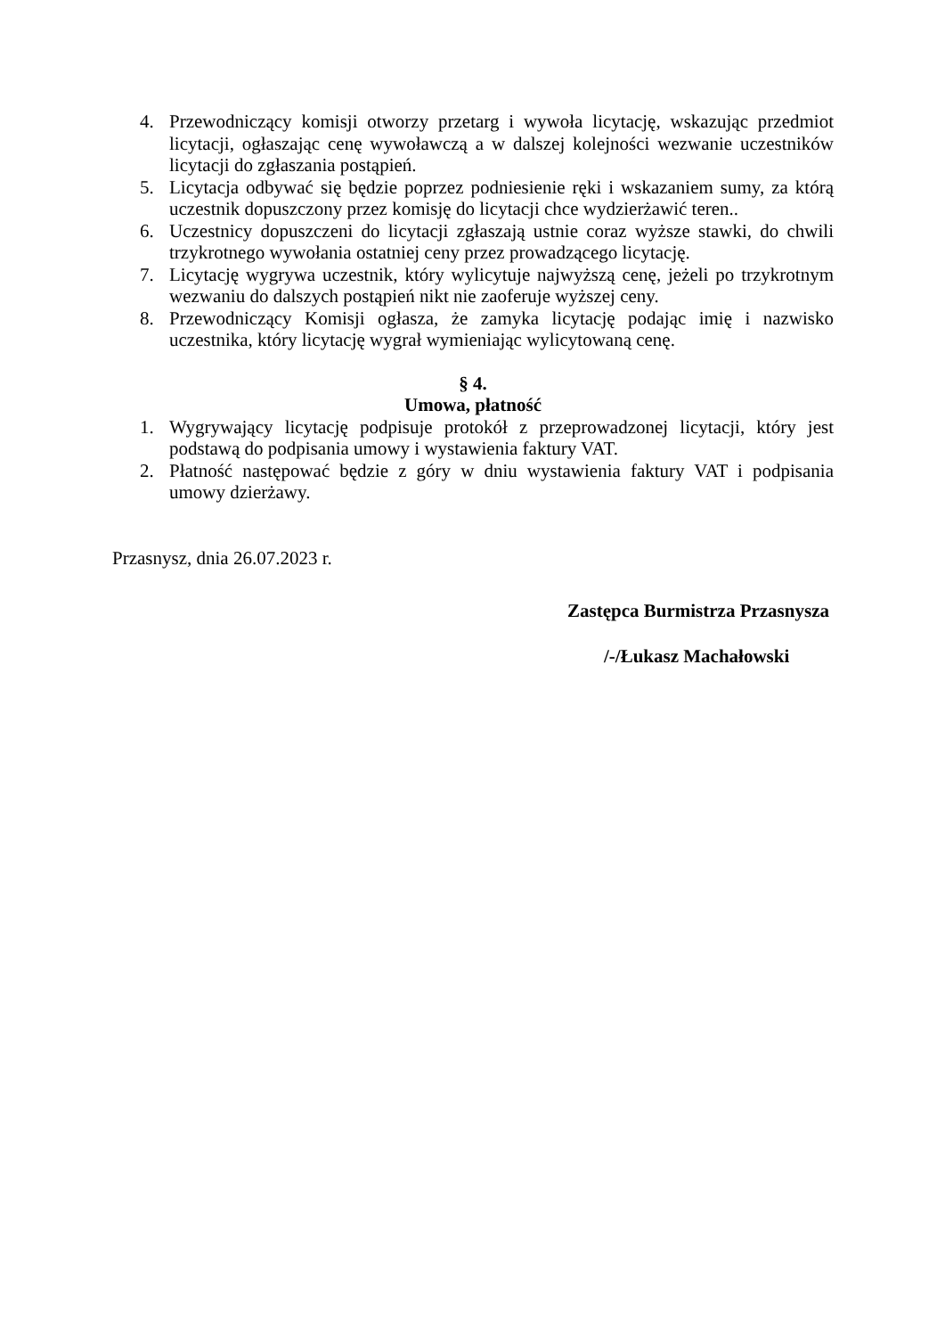4. Przewodniczący komisji otworzy przetarg i wywoła licytację, wskazując przedmiot licytacji, ogłaszając cenę wywoławczą a w dalszej kolejności wezwanie uczestników licytacji do zgłaszania postąpień.
5. Licytacja odbywać się będzie poprzez podniesienie ręki i wskazaniem sumy, za którą uczestnik dopuszczony przez komisję do licytacji chce wydzierżawić teren..
6. Uczestnicy dopuszczeni do licytacji zgłaszają ustnie coraz wyższe stawki, do chwili trzykrotnego wywołania ostatniej ceny przez prowadzącego licytację.
7. Licytację wygrywa uczestnik, który wylicytuje najwyższą cenę, jeżeli po trzykrotnym wezwaniu do dalszych postąpień nikt nie zaoferuje wyższej ceny.
8. Przewodniczący Komisji ogłasza, że zamyka licytację podając imię i nazwisko uczestnika, który licytację wygrał wymieniając wylicytowaną cenę.
§ 4.
Umowa, płatność
1. Wygrywający licytację podpisuje protokół z przeprowadzonej licytacji, który jest podstawą do podpisania umowy i wystawienia faktury VAT.
2. Płatność następować będzie z góry w dniu wystawienia faktury VAT i podpisania umowy dzierżawy.
Przasnysz, dnia 26.07.2023 r.
Zastępca Burmistrza Przasnysza
/-/Łukasz Machałowski